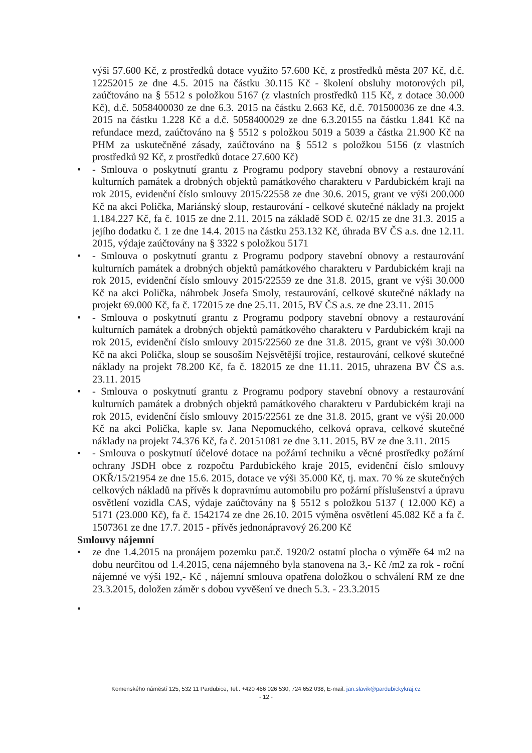výši 57.600 Kč, z prostředků dotace využito 57.600 Kč, z prostředků města 207 Kč, d.č. 12252015 ze dne 4.5. 2015 na částku 30.115 Kč - školení obsluhy motorových pil, zaúčtováno na § 5512 s položkou 5167 (z vlastních prostředků 115 Kč, z dotace 30.000 Kč), d.č. 5058400030 ze dne 6.3. 2015 na částku 2.663 Kč, d.č. 701500036 ze dne 4.3. 2015 na částku 1.228 Kč a d.č. 5058400029 ze dne 6.3.20155 na částku 1.841 Kč na refundace mezd, zaúčtováno na § 5512 s položkou 5019 a 5039 a částka 21.900 Kč na PHM za uskutečněné zásady, zaúčtováno na § 5512 s položkou 5156 (z vlastních prostředků 92 Kč, z prostředků dotace 27.600 Kč)
• - Smlouva o poskytnutí grantu z Programu podpory stavební obnovy a restaurování kulturních památek a drobných objektů památkového charakteru v Pardubickém kraji na rok 2015, evidenční číslo smlouvy 2015/22558 ze dne 30.6. 2015, grant ve výši 200.000 Kč na akci Polička, Mariánský sloup, restaurování - celkové skutečné náklady na projekt 1.184.227 Kč, fa č. 1015 ze dne 2.11. 2015 na základě SOD č. 02/15 ze dne 31.3. 2015 a jejího dodatku č. 1 ze dne 14.4. 2015 na částku 253.132 Kč, úhrada BV ČS a.s. dne 12.11. 2015, výdaje zaúčtovány na § 3322 s položkou 5171
• - Smlouva o poskytnutí grantu z Programu podpory stavební obnovy a restaurování kulturních památek a drobných objektů památkového charakteru v Pardubickém kraji na rok 2015, evidenční číslo smlouvy 2015/22559 ze dne 31.8. 2015, grant ve výši 30.000 Kč na akci Polička, náhrobek Josefa Smoly, restaurování, celkové skutečné náklady na projekt 69.000 Kč, fa č. 172015 ze dne 25.11. 2015, BV ČS a.s. ze dne 23.11. 2015
• - Smlouva o poskytnutí grantu z Programu podpory stavební obnovy a restaurování kulturních památek a drobných objektů památkového charakteru v Pardubickém kraji na rok 2015, evidenční číslo smlouvy 2015/22560 ze dne 31.8. 2015, grant ve výši 30.000 Kč na akci Polička, sloup se sousoším Nejsvětější trojice, restaurování, celkové skutečné náklady na projekt 78.200 Kč, fa č. 182015 ze dne 11.11. 2015, uhrazena BV ČS a.s. 23.11. 2015
• - Smlouva o poskytnutí grantu z Programu podpory stavební obnovy a restaurování kulturních památek a drobných objektů památkového charakteru v Pardubickém kraji na rok 2015, evidenční číslo smlouvy 2015/22561 ze dne 31.8. 2015, grant ve výši 20.000 Kč na akci Polička, kaple sv. Jana Nepomuckého, celková oprava, celkové skutečné náklady na projekt 74.376 Kč, fa č. 20151081 ze dne 3.11. 2015, BV ze dne 3.11. 2015
• - Smlouva o poskytnutí účelové dotace na požární techniku a věcné prostředky požární ochrany JSDH obce z rozpočtu Pardubického kraje 2015, evidenční číslo smlouvy OKŘ/15/21954 ze dne 15.6. 2015, dotace ve výši 35.000 Kč, tj. max. 70 % ze skutečných celkových nákladů na přívěs k dopravnímu automobilu pro požární příslušenství a úpravu osvětlení vozidla CAS, výdaje zaúčtovány na § 5512 s položkou 5137 ( 12.000 Kč) a 5171 (23.000 Kč), fa č. 1542174 ze dne 26.10. 2015 výměna osvětlení 45.082 Kč a fa č. 1507361 ze dne 17.7. 2015 - přívěs jednonápravový 26.200 Kč
Smlouvy nájemní
• ze dne 1.4.2015 na pronájem pozemku par.č. 1920/2 ostatní plocha o výměře 64 m2 na dobu neurčitou od 1.4.2015, cena nájemného byla stanovena na 3,- Kč /m2 za rok - roční nájemné ve výši 192,- Kč , nájemní smlouva opatřena doložkou o schválení RM ze dne 23.3.2015, doložen záměr s dobou vyvěšení ve dnech 5.3. - 23.3.2015
•
Komenského náměstí 125, 532 11 Pardubice, Tel.: +420 466 026 530, 724 652 038, E-mail: jan.slavik@pardubickykraj.cz
- 12 -